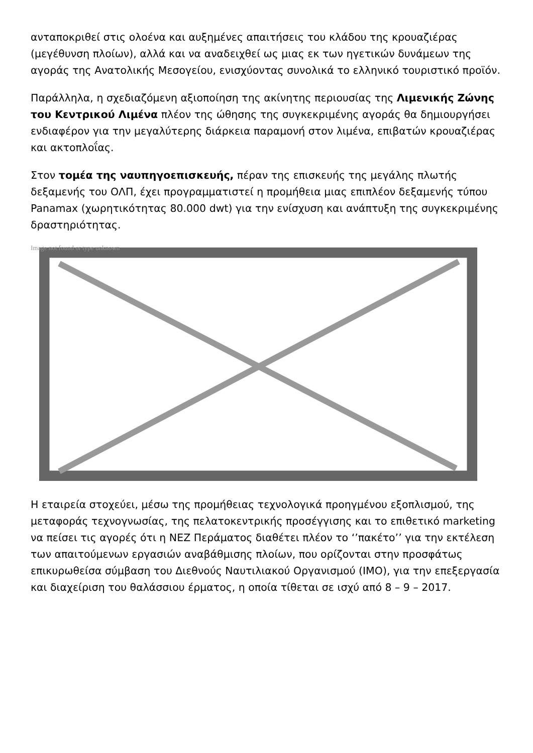ανταποκριθεί στις ολοένα και αυξημένες απαιτήσεις του κλάδου της κρουαζιέρας (μεγέθυνση πλοίων), αλλά και να αναδειχθεί ως μιας εκ των ηγετικών δυνάμεων της αγοράς της Ανατολικής Μεσογείου, ενισχύοντας συνολικά το ελληνικό τουριστικό προϊόν.
Παράλληλα, η σχεδιαζόμενη αξιοποίηση της ακίνητης περιουσίας της Λιμενικής Ζώνης του Κεντρικού Λιμένα πλέον της ώθησης της συγκεκριμένης αγοράς θα δημιουργήσει ενδιαφέρον για την μεγαλύτερης διάρκεια παραμονή στον λιμένα, επιβατών κρουαζιέρας και ακτοπλοΐας.
Στον τομέα της ναυπηγοεπισκευής, πέραν της επισκευής της μεγάλης πλωτής δεξαμενής του ΟΛΠ, έχει προγραμματιστεί η προμήθεια μιας επιπλέον δεξαμενής τύπου Panamax (χωρητικότητας 80.000 dwt) για την ενίσχυση και ανάπτυξη της συγκεκριμένης δραστηριότητας.
Image not found or type unknown
Η εταιρεία στοχεύει, μέσω της προμήθειας τεχνολογικά προηγμένου εξοπλισμού, της μεταφοράς τεχνογνωσίας, της πελατοκεντρικής προσέγγισης και το επιθετικό marketing να πείσει τις αγορές ότι η ΝΕΖ Περάματος διαθέτει πλέον το ‘’πακέτο’’ για την εκτέλεση των απαιτούμενων εργασιών αναβάθμισης πλοίων, που ορίζονται στην προσφάτως επικυρωθείσα σύμβαση του Διεθνούς Ναυτιλιακού Οργανισμού (IMO), για την επεξεργασία και διαχείριση του θαλάσσιου έρματος, η οποία τίθεται σε ισχύ από 8 – 9 – 2017.